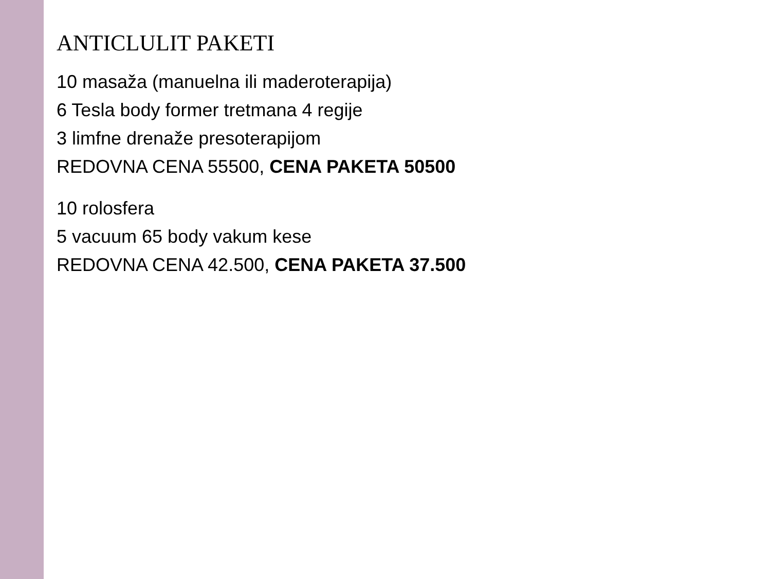ANTICLULIT PAKETI
10 masaža (manuelna ili maderoterapija)
6 Tesla body former tretmana 4 regije
3 limfne drenaže presoterapijom
REDOVNA CENA 55500, CENA PAKETA 50500
10 rolosfera
5 vacuum 65 body vakum kese
REDOVNA CENA 42.500, CENA PAKETA 37.500